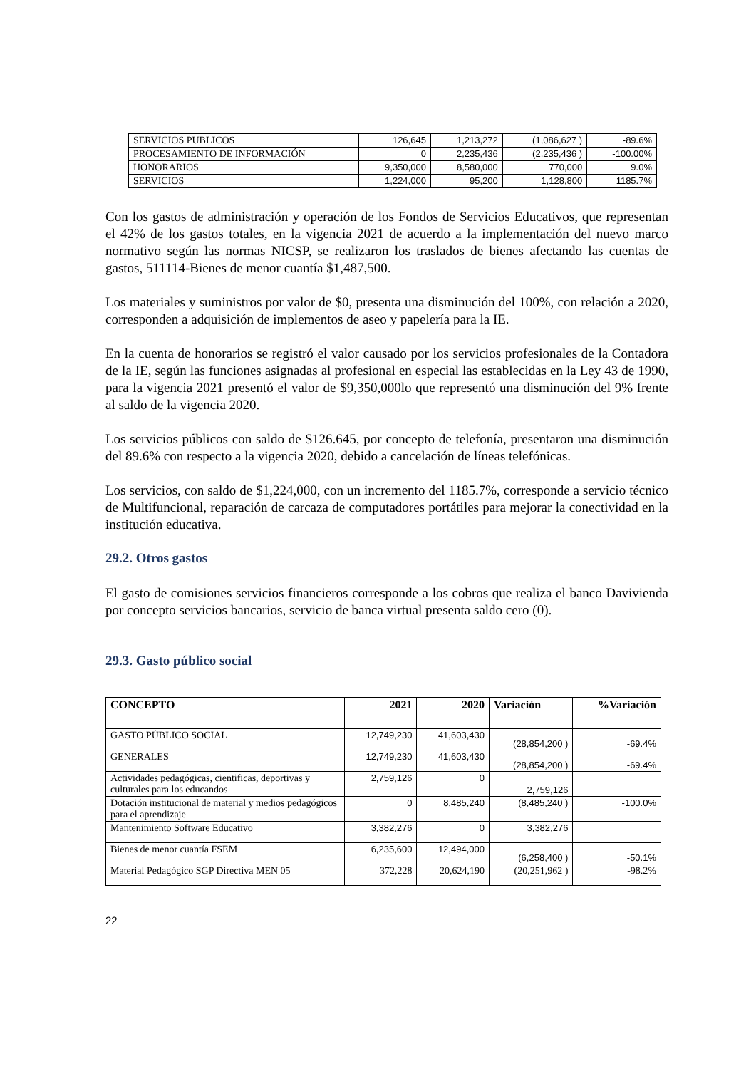| SERVICIOS PUBLICOS | 126,645 | 1,213,272 | (1,086,627 ) | -89.6% |
| PROCESAMIENTO DE INFORMACIÓN | 0 | 2,235,436 | (2,235,436 ) | -100.00% |
| HONORARIOS | 9,350,000 | 8,580,000 | 770,000 | 9.0% |
| SERVICIOS | 1,224,000 | 95,200 | 1,128,800 | 1185.7% |
Con los gastos de administración y operación de los Fondos de Servicios Educativos, que representan el 42% de los gastos totales, en la vigencia 2021 de acuerdo a la implementación del nuevo marco normativo según las normas NICSP, se realizaron los traslados de bienes afectando las cuentas de gastos, 511114-Bienes de menor cuantía $1,487,500.
Los materiales y suministros por valor de $0, presenta una disminución del 100%, con relación a 2020, corresponden a adquisición de implementos de aseo y papelería para la IE.
En la cuenta de honorarios se registró el valor causado por los servicios profesionales de la Contadora de la IE, según las funciones asignadas al profesional en especial las establecidas en la Ley 43 de 1990, para la vigencia 2021 presentó el valor de $9,350,000lo que representó una disminución del 9% frente al saldo de la vigencia 2020.
Los servicios públicos con saldo de $126.645, por concepto de telefonía, presentaron una disminución del 89.6% con respecto a la vigencia 2020, debido a cancelación de líneas telefónicas.
Los servicios, con saldo de $1,224,000, con un incremento del 1185.7%, corresponde a servicio técnico de Multifuncional, reparación de carcaza de computadores portátiles para mejorar la conectividad en la institución educativa.
29.2. Otros gastos
El gasto de comisiones servicios financieros corresponde a los cobros que realiza el banco Davivienda por concepto servicios bancarios, servicio de banca virtual presenta saldo cero (0).
29.3. Gasto público social
| CONCEPTO | 2021 | 2020 | Variación | %Variación |
| --- | --- | --- | --- | --- |
| GASTO PÚBLICO SOCIAL | 12,749,230 | 41,603,430 | (28,854,200 ) | -69.4% |
| GENERALES | 12,749,230 | 41,603,430 | (28,854,200 ) | -69.4% |
| Actividades pedagógicas, cientificas, deportivas y culturales para los educandos | 2,759,126 | 0 | 2,759,126 | |
| Dotación institucional de material y medios pedagógicos para el aprendizaje | 0 | 8,485,240 | (8,485,240 ) | -100.0% |
| Mantenimiento Software Educativo | 3,382,276 | 0 | 3,382,276 | |
| Bienes de menor cuantía FSEM | 6,235,600 | 12,494,000 | (6,258,400 ) | -50.1% |
| Material Pedagógico SGP Directiva MEN 05 | 372,228 | 20,624,190 | (20,251,962 ) | -98.2% |
22